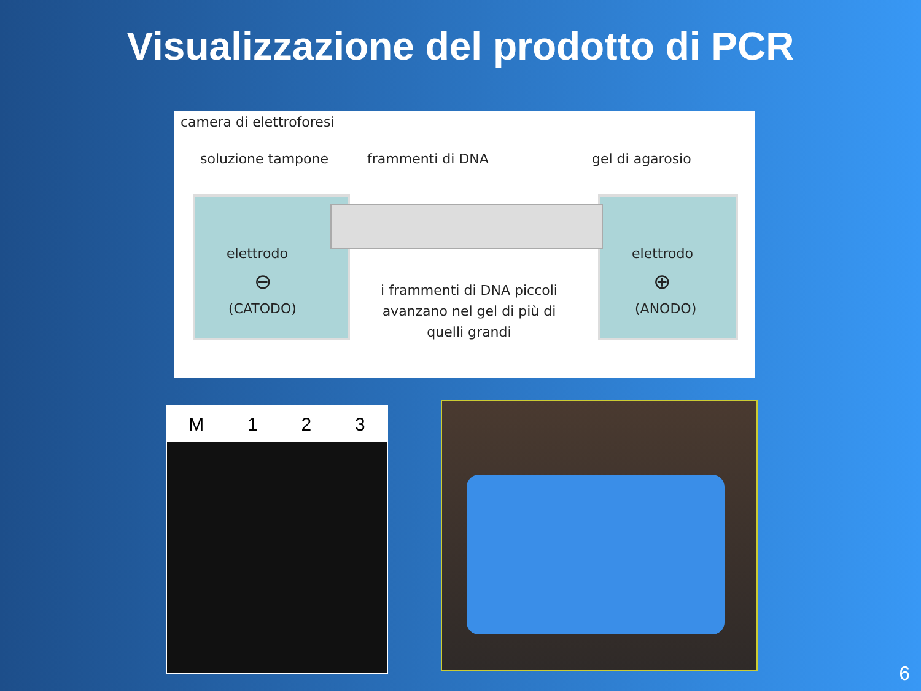Visualizzazione del prodotto di PCR
camera di elettroforesi
soluzione tampone frammenti di DNA gel di agarosio
elettrodo
⊖
(CATODO)
elettrodo
⊕
(ANODO)
i frammenti di DNA piccoli avanzano nel gel di più di quelli grandi
M 123
6